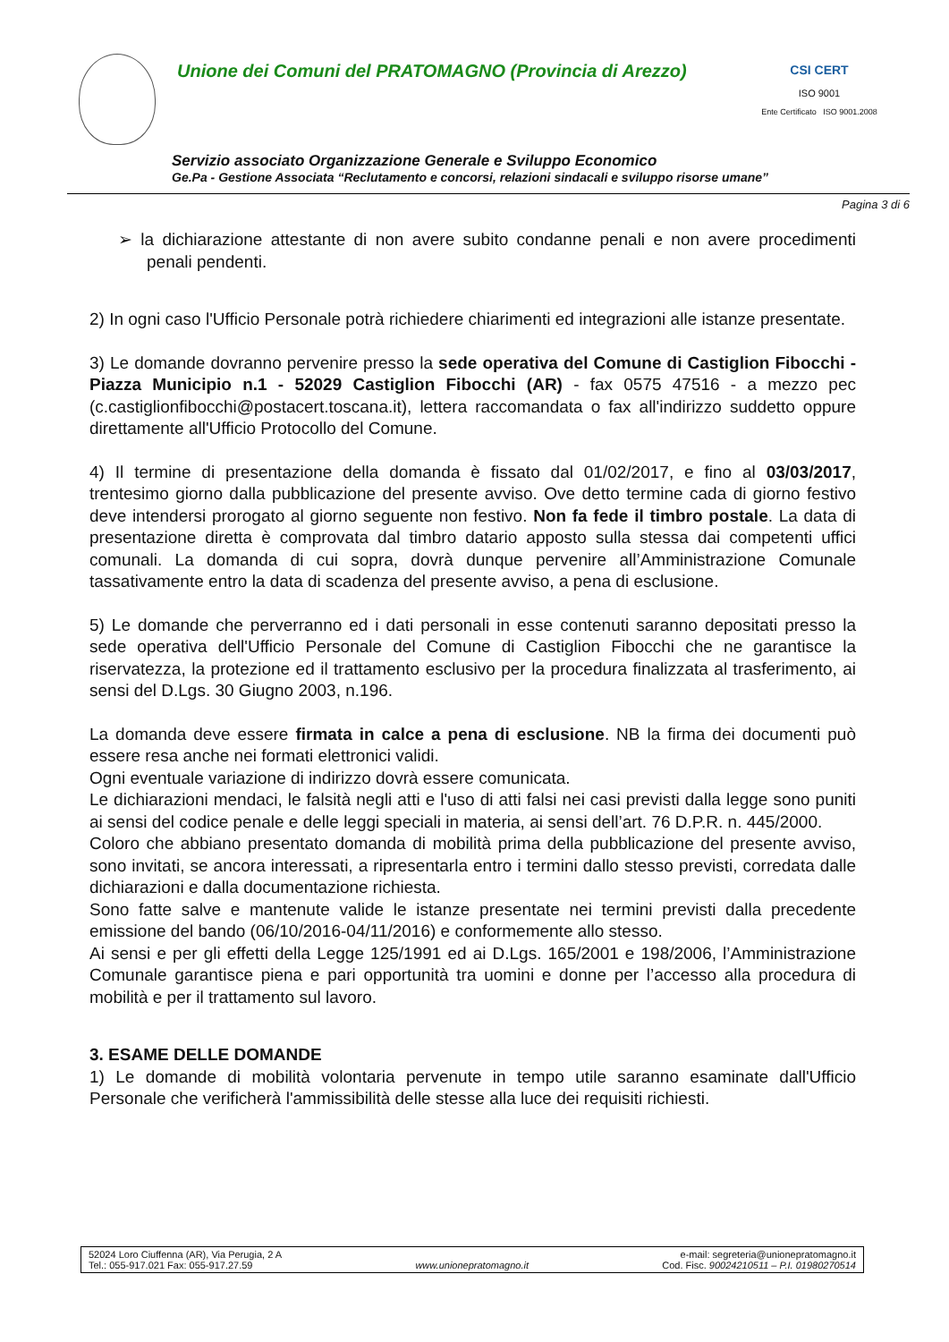Unione dei Comuni del PRATOMAGNO (Provincia di Arezzo)
CSI CERT
ISO 9001
Ente Certificato ISO 9001.2008
Servizio associato Organizzazione Generale e Sviluppo Economico
Ge.Pa - Gestione Associata “Reclutamento e concorsi, relazioni sindacali e sviluppo risorse umane”
Pagina 3 di 6
➢ la dichiarazione attestante di non avere subito condanne penali e non avere procedimenti penali pendenti.
2) In ogni caso l'Ufficio Personale potrà richiedere chiarimenti ed integrazioni alle istanze presentate.
3) Le domande dovranno pervenire presso la sede operativa del Comune di Castiglion Fibocchi - Piazza Municipio n.1 - 52029 Castiglion Fibocchi (AR) - fax 0575 47516 - a mezzo pec (c.castiglionfibocchi@postacert.toscana.it), lettera raccomandata o fax all'indirizzo suddetto oppure direttamente all'Ufficio Protocollo del Comune.
4) Il termine di presentazione della domanda è fissato dal 01/02/2017, e fino al 03/03/2017, trentesimo giorno dalla pubblicazione del presente avviso. Ove detto termine cada di giorno festivo deve intendersi prorogato al giorno seguente non festivo. Non fa fede il timbro postale. La data di presentazione diretta è comprovata dal timbro datario apposto sulla stessa dai competenti uffici comunali. La domanda di cui sopra, dovrà dunque pervenire all’Amministrazione Comunale tassativamente entro la data di scadenza del presente avviso, a pena di esclusione.
5) Le domande che perverranno ed i dati personali in esse contenuti saranno depositati presso la sede operativa dell'Ufficio Personale del Comune di Castiglion Fibocchi che ne garantisce la riservatezza, la protezione ed il trattamento esclusivo per la procedura finalizzata al trasferimento, ai sensi del D.Lgs. 30 Giugno 2003, n.196.
La domanda deve essere firmata in calce a pena di esclusione. NB la firma dei documenti può essere resa anche nei formati elettronici validi.
Ogni eventuale variazione di indirizzo dovrà essere comunicata.
Le dichiarazioni mendaci, le falsità negli atti e l'uso di atti falsi nei casi previsti dalla legge sono puniti ai sensi del codice penale e delle leggi speciali in materia, ai sensi dell’art. 76 D.P.R. n. 445/2000.
Coloro che abbiano presentato domanda di mobilità prima della pubblicazione del presente avviso, sono invitati, se ancora interessati, a ripresentarla entro i termini dallo stesso previsti, corredata dalle dichiarazioni e dalla documentazione richiesta.
Sono fatte salve e mantenute valide le istanze presentate nei termini previsti dalla precedente emissione del bando (06/10/2016-04/11/2016) e conformemente allo stesso.
Ai sensi e per gli effetti della Legge 125/1991 ed ai D.Lgs. 165/2001 e 198/2006, l’Amministrazione Comunale garantisce piena e pari opportunità tra uomini e donne per l’accesso alla procedura di mobilità e per il trattamento sul lavoro.
3. ESAME DELLE DOMANDE
1) Le domande di mobilità volontaria pervenute in tempo utile saranno esaminate dall'Ufficio Personale che verificherà l'ammissibilità delle stesse alla luce dei requisiti richiesti.
52024 Loro Ciuffenna (AR), Via Perugia, 2 A
Tel.: 055-917.021 Fax: 055-917.27.59
www.unionepratomagno.it e-mail: segreteria@unionepratomagno.it
Cod. Fisc. 90024210511 – P.I. 01980270514